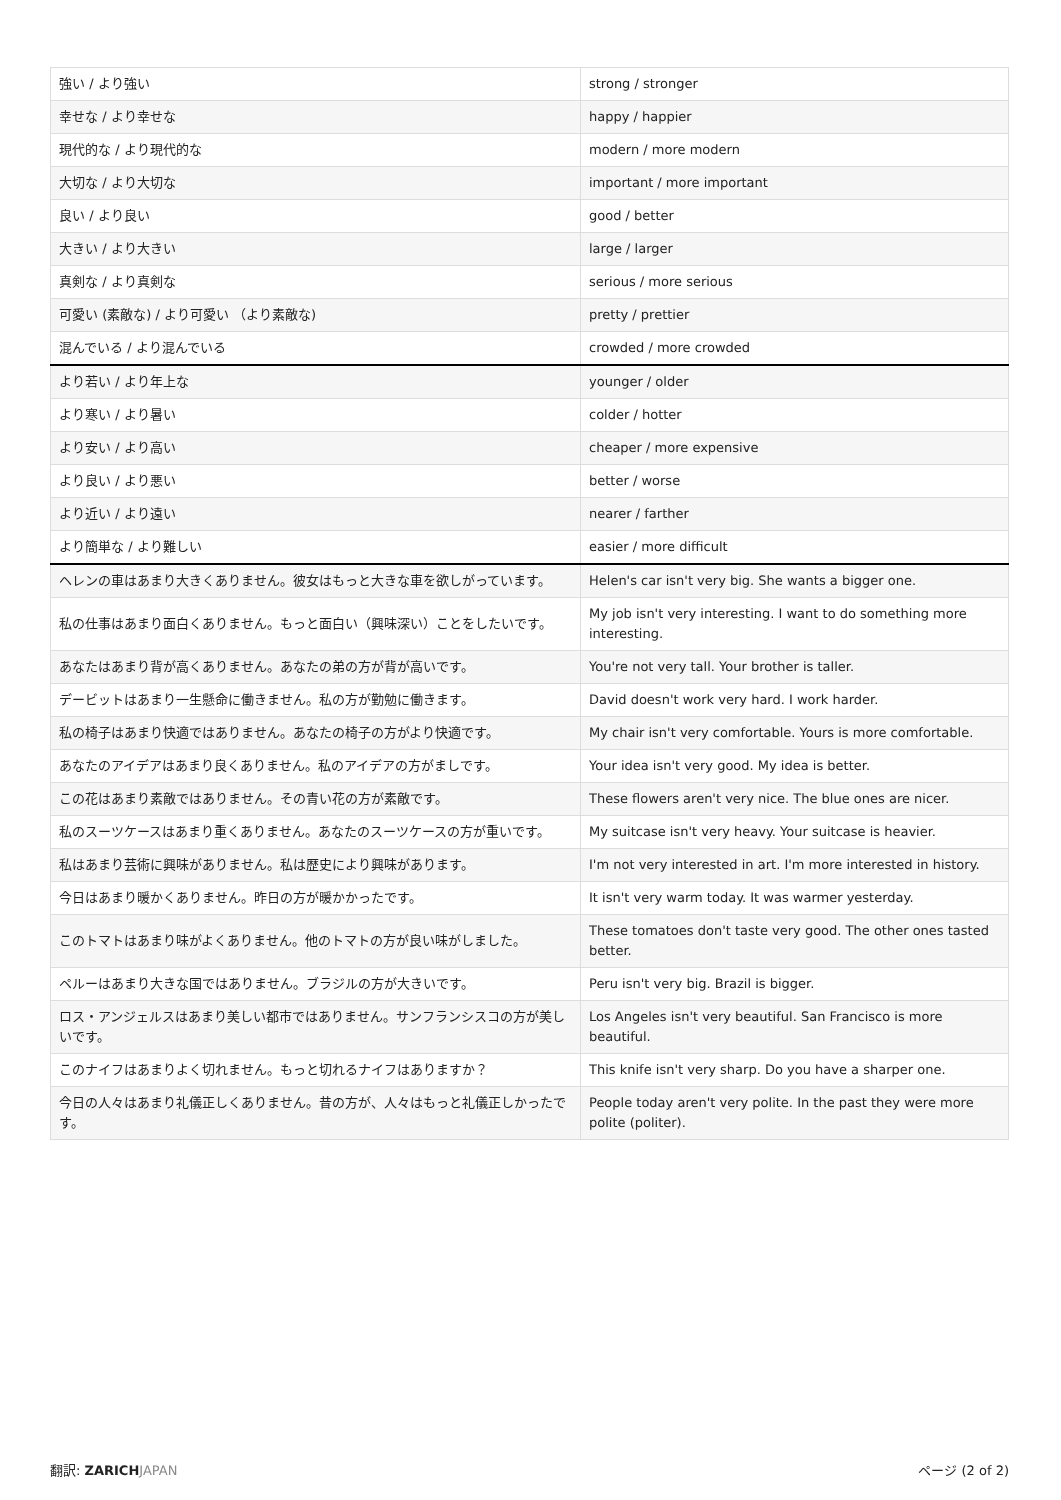| 強い / より強い | strong / stronger |
| 幸せな / より幸せな | happy / happier |
| 現代的な / より現代的な | modern / more modern |
| 大切な / より大切な | important / more important |
| 良い / より良い | good / better |
| 大きい / より大きい | large / larger |
| 真剣な / より真剣な | serious / more serious |
| 可愛い (素敵な) / より可愛い （より素敵な) | pretty / prettier |
| 混んでいる / より混んでいる | crowded / more crowded |
| より若い / より年上な | younger / older |
| より寒い / より暑い | colder / hotter |
| より安い / より高い | cheaper / more expensive |
| より良い / より悪い | better / worse |
| より近い / より遠い | nearer / farther |
| より簡単な / より難しい | easier / more difficult |
| ヘレンの車はあまり大きくありません。彼女はもっと大きな車を欲しがっています。 | Helen's car isn't very big. She wants a bigger one. |
| 私の仕事はあまり面白くありません。もっと面白い（興味深い）ことをしたいです。 | My job isn't very interesting. I want to do something more interesting. |
| あなたはあまり背が高くありません。あなたの弟の方が背が高いです。 | You're not very tall. Your brother is taller. |
| デービットはあまり一生懸命に働きません。私の方が勤勉に働きます。 | David doesn't work very hard. I work harder. |
| 私の椅子はあまり快適ではありません。あなたの椅子の方がより快適です。 | My chair isn't very comfortable. Yours is more comfortable. |
| あなたのアイデアはあまり良くありません。私のアイデアの方がましです。 | Your idea isn't very good. My idea is better. |
| この花はあまり素敵ではありません。その青い花の方が素敵です。 | These flowers aren't very nice. The blue ones are nicer. |
| 私のスーツケースはあまり重くありません。あなたのスーツケースの方が重いです。 | My suitcase isn't very heavy. Your suitcase is heavier. |
| 私はあまり芸術に興味がありません。私は歴史により興味があります。 | I'm not very interested in art. I'm more interested in history. |
| 今日はあまり暖かくありません。昨日の方が暖かかったです。 | It isn't very warm today. It was warmer yesterday. |
| このトマトはあまり味がよくありません。他のトマトの方が良い味がしました。 | These tomatoes don't taste very good. The other ones tasted better. |
| ペルーはあまり大きな国ではありません。ブラジルの方が大きいです。 | Peru isn't very big. Brazil is bigger. |
| ロス・アンジェルスはあまり美しい都市ではありません。サンフランシスコの方が美しいです。 | Los Angeles isn't very beautiful. San Francisco is more beautiful. |
| このナイフはあまりよく切れません。もっと切れるナイフはありますか？ | This knife isn't very sharp. Do you have a sharper one. |
| 今日の人々はあまり礼儀正しくありません。昔の方が、人々はもっと礼儀正しかったです。 | People today aren't very polite. In the past they were more polite (politer). |
翻訳: ZARICH JAPAN ページ (2 of 2)